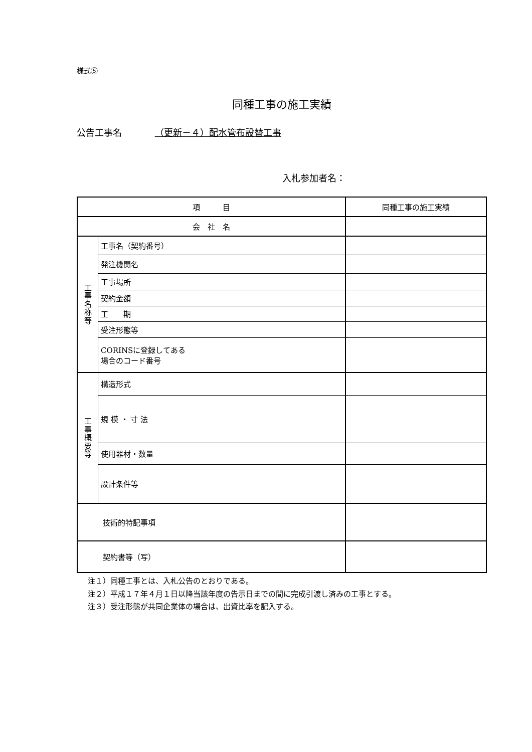様式⑤
同種工事の施工実績
公告工事名 （更新－４）配水管布設替工事
入札参加者名：
| 項 目 | | 同種工事の施工実績 |
| 会 社 名 | | |
| 工 事 名 称 等 | 工事名（契約番号） | |
| | 発注機関名 | |
| | 工事場所 | |
| | 契約金額 | |
| | 工 期 | |
| | 受注形態等 | |
| | CORINSに登録してある 場合のコード番号 | |
| 工 事 概 要 等 | 構造形式 | |
| | 規 模 ・ 寸 法 | |
| | 使用器材・数量 | |
| | 設計条件等 | |
| 技術的特記事項 | | |
| 契約書等（写） | | |
注１）同種工事とは、入札公告のとおりである。
注２）平成１７年４月１日以降当該年度の告示日までの間に完成引渡し済みの工事とする。
注３）受注形態が共同企業体の場合は、出資比率を記入する。